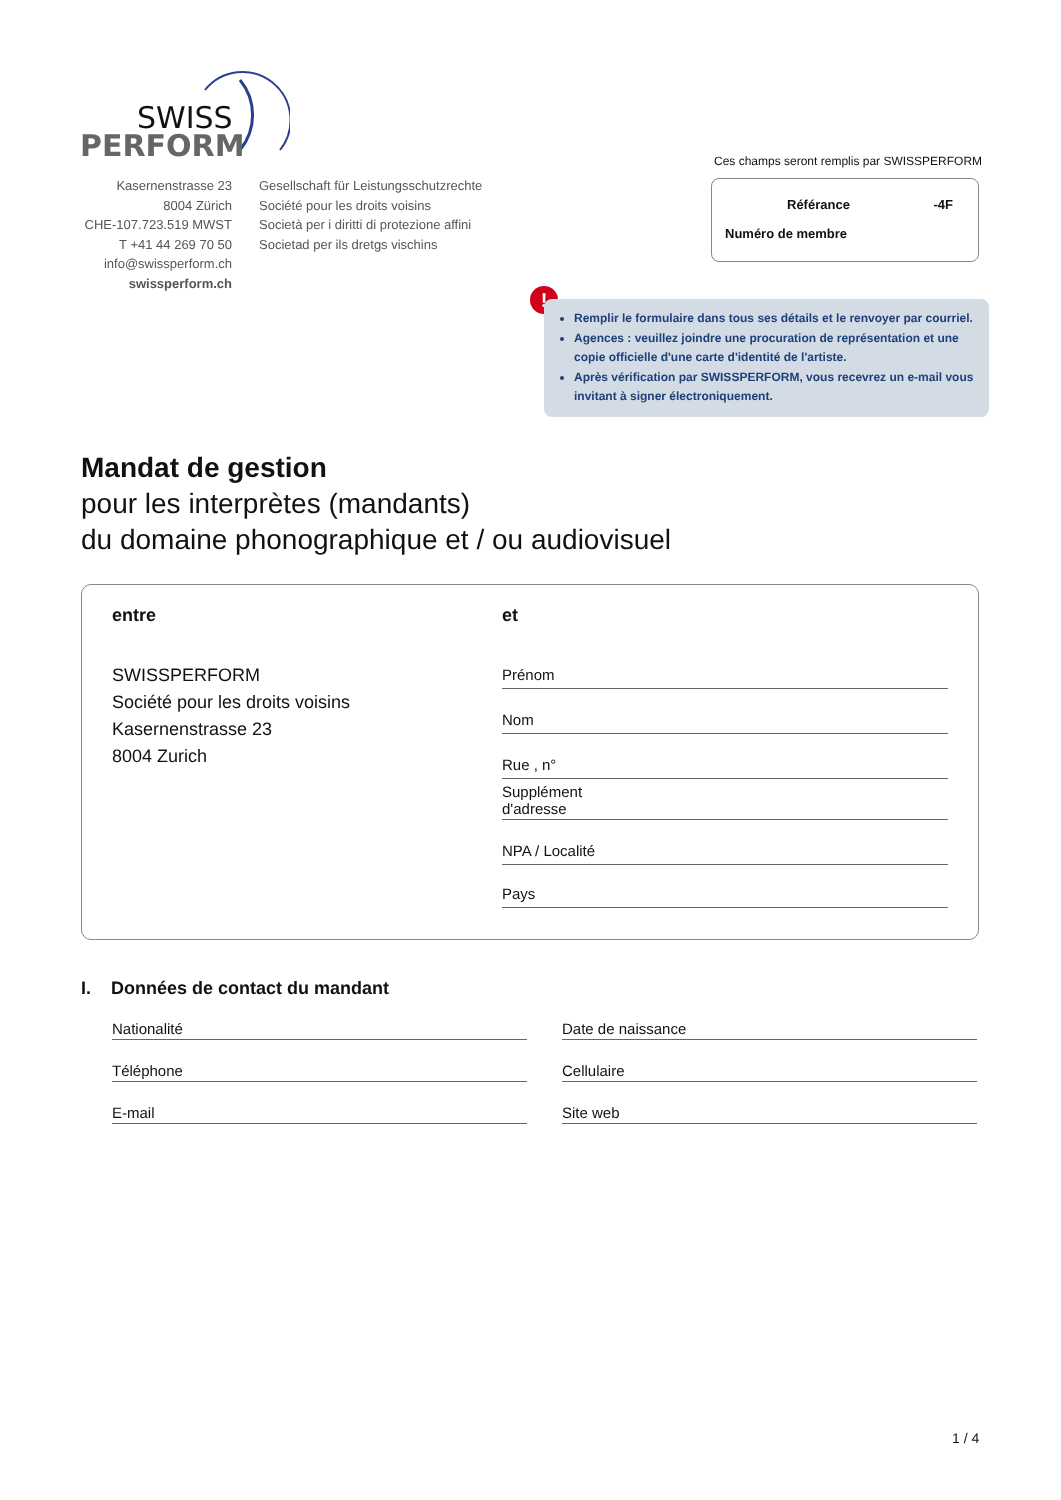SWISS
PERFORM
Kasernenstrasse 23
8004 Zürich
CHE-107.723.519 MWST
T +41 44 269 70 50
info@swissperform.ch
swissperform.ch
Gesellschaft für Leistungsschutzrechte
Société pour les droits voisins
Società per i diritti di protezione affini
Societad per ils dretgs vischins
Ces champs seront remplis par SWISSPERFORM
Référance -4F
Numéro de membre
!
Remplir le formulaire dans tous ses détails et le renvoyer par courriel.
Agences : veuillez joindre une procuration de représentation et une copie officielle d'une carte d'identité de l'artiste.
Après vérification par SWISSPERFORM, vous recevrez un e-mail vous invitant à signer électroniquement.
Mandat de gestion
pour les interprètes (mandants)
du domaine phonographique et / ou audiovisuel
entre
SWISSPERFORM
Société pour les droits voisins
Kasernenstrasse 23
8004 Zurich
et
Prénom
Nom
Rue , n°
Supplément
d'adresse
NPA / Localité
Pays
I. Données de contact du mandant
Nationalité
Date de naissance
Téléphone
Cellulaire
E-mail
Site web
1 / 4